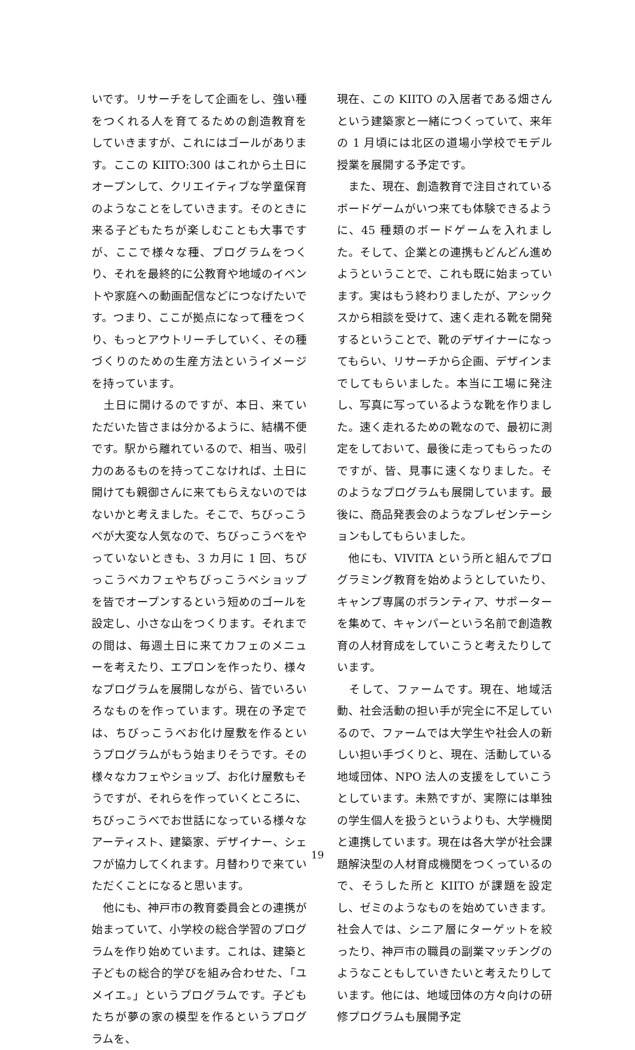いです。リサーチをして企画をし、強い種をつくれる人を育てるための創造教育をしていきますが、これにはゴールがあります。ここの KIITO:300 はこれから土日にオープンして、クリエイティブな学童保育のようなことをしていきます。そのときに来る子どもたちが楽しむことも大事ですが、ここで様々な種、プログラムをつくり、それを最終的に公教育や地域のイベントや家庭への動画配信などにつなげたいです。つまり、ここが拠点になって種をつくり、もっとアウトリーチしていく、その種づくりのための生産方法というイメージを持っています。
　土日に開けるのですが、本日、来ていただいた皆さまは分かるように、結構不便です。駅から離れているので、相当、吸引力のあるものを持ってこなければ、土日に開けても親御さんに来てもらえないのではないかと考えました。そこで、ちびっこうべが大変な人気なので、ちびっこうべをやっていないときも、3 カ月に 1 回、ちびっこうべカフェやちびっこうべショップを皆でオープンするという短めのゴールを設定し、小さな山をつくります。それまでの間は、毎週土日に来てカフェのメニューを考えたり、エプロンを作ったり、様々なプログラムを展開しながら、皆でいろいろなものを作っています。現在の予定では、ちびっこうべお化け屋敷を作るというプログラムがもう始まりそうです。その様々なカフェやショップ、お化け屋敷もそうですが、それらを作っていくところに、ちびっこうべでお世話になっている様々なアーティスト、建築家、デザイナー、シェフが協力してくれます。月替わりで来ていただくことになると思います。
　他にも、神戸市の教育委員会との連携が始まっていて、小学校の総合学習のプログラムを作り始めています。これは、建築と子どもの総合的学びを組み合わせた、「ユメイエ。」というプログラムです。子どもたちが夢の家の模型を作るというプログラムを、
現在、この KIITO の入居者である畑さんという建築家と一緒につくっていて、来年の 1 月頃には北区の道場小学校でモデル授業を展開する予定です。
　また、現在、創造教育で注目されているボードゲームがいつ来ても体験できるように、45 種類のボードゲームを入れました。そして、企業との連携もどんどん進めようということで、これも既に始まっています。実はもう終わりましたが、アシックスから相談を受けて、速く走れる靴を開発するということで、靴のデザイナーになってもらい、リサーチから企画、デザインまでしてもらいました。本当に工場に発注し、写真に写っているような靴を作りました。速く走れるための靴なので、最初に測定をしておいて、最後に走ってもらったのですが、皆、見事に速くなりました。そのようなプログラムも展開しています。最後に、商品発表会のようなプレゼンテーションもしてもらいました。
　他にも、VIVITA という所と組んでプログラミング教育を始めようとしていたり、キャンプ専属のボランティア、サポーターを集めて、キャンパーという名前で創造教育の人材育成をしていこうと考えたりしています。
　そして、ファームです。現在、地域活動、社会活動の担い手が完全に不足しているので、ファームでは大学生や社会人の新しい担い手づくりと、現在、活動している地域団体、NPO 法人の支援をしていこうとしています。未熟ですが、実際には単独の学生個人を扱うというよりも、大学機関と連携しています。現在は各大学が社会課題解決型の人材育成機関をつくっているので、そうした所と KIITO が課題を設定し、ゼミのようなものを始めていきます。社会人では、シニア層にターゲットを絞ったり、神戸市の職員の副業マッチングのようなこともしていきたいと考えたりしています。他には、地域団体の方々向けの研修プログラムも展開予定
19